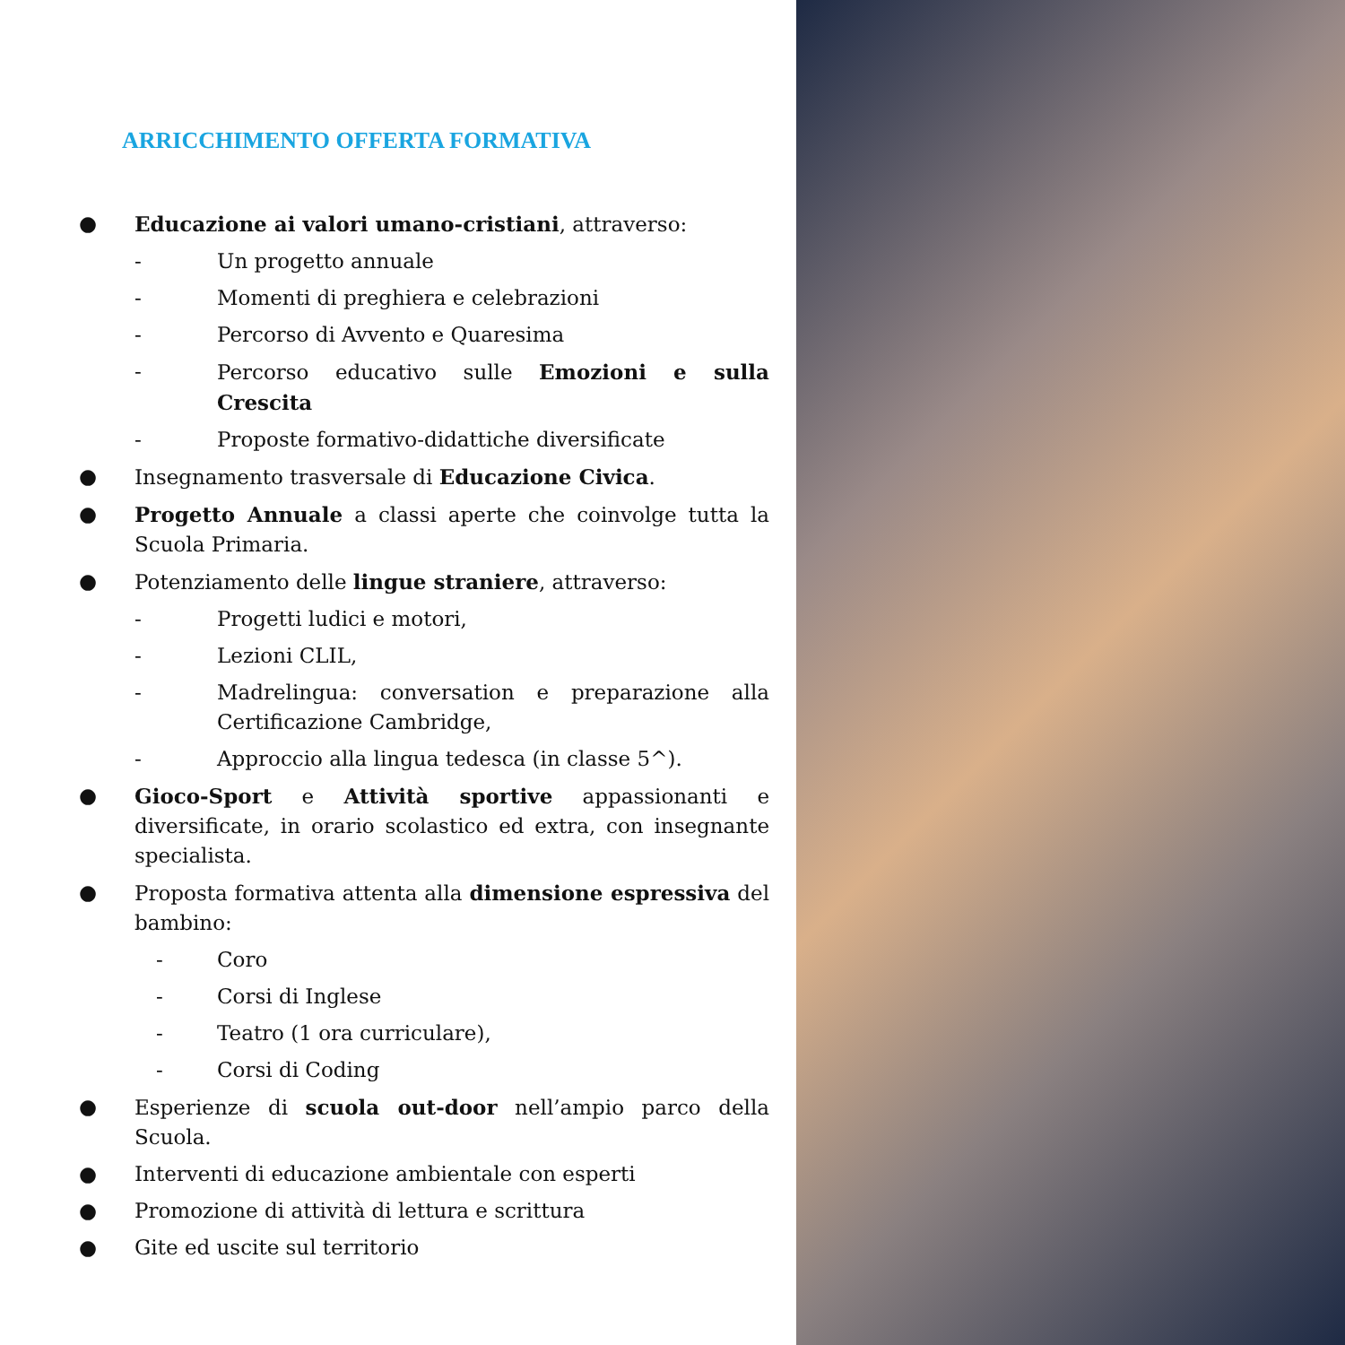ARRICCHIMENTO OFFERTA FORMATIVA
● Educazione ai valori umano-cristiani, attraverso:
- Un progetto annuale
- Momenti di preghiera e celebrazioni
- Percorso di Avvento e Quaresima
- Percorso educativo sulle Emozioni e sulla Crescita
- Proposte formativo-didattiche diversificate
● Insegnamento trasversale di Educazione Civica.
● Progetto Annuale a classi aperte che coinvolge tutta la Scuola Primaria.
● Potenziamento delle lingue straniere, attraverso:
- Progetti ludici e motori,
- Lezioni CLIL,
- Madrelingua: conversation e preparazione alla Certificazione Cambridge,
- Approccio alla lingua tedesca (in classe 5^).
● Gioco-Sport e Attività sportive appassionanti e diversificate, in orario scolastico ed extra, con insegnante specialista.
● Proposta formativa attenta alla dimensione espressiva del bambino:
- Coro
- Corsi di Inglese
- Teatro (1 ora curriculare),
- Corsi di Coding
● Esperienze di scuola out-door nell’ampio parco della Scuola.
● Interventi di educazione ambientale con esperti
● Promozione di attività di lettura e scrittura
● Gite ed uscite sul territorio